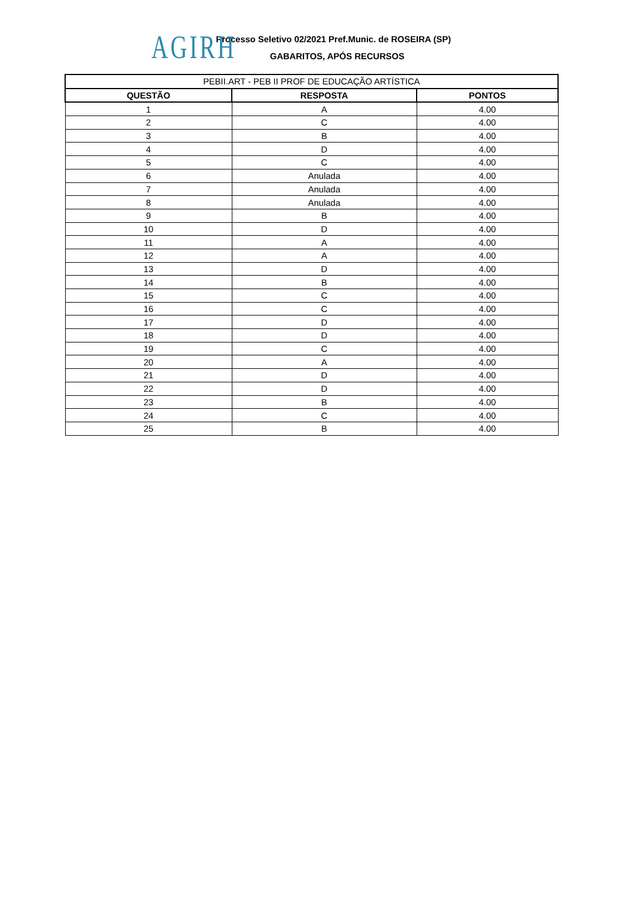AGIRH
Processo Seletivo 02/2021 Pref.Munic. de ROSEIRA (SP)
GABARITOS, APÓS RECURSOS
| PEBII.ART - PEB II PROF DE EDUCAÇÃO ARTÍSTICA | | |
| --- | --- | --- |
| QUESTÃO | RESPOSTA | PONTOS |
| 1 | A | 4.00 |
| 2 | C | 4.00 |
| 3 | B | 4.00 |
| 4 | D | 4.00 |
| 5 | C | 4.00 |
| 6 | Anulada | 4.00 |
| 7 | Anulada | 4.00 |
| 8 | Anulada | 4.00 |
| 9 | B | 4.00 |
| 10 | D | 4.00 |
| 11 | A | 4.00 |
| 12 | A | 4.00 |
| 13 | D | 4.00 |
| 14 | B | 4.00 |
| 15 | C | 4.00 |
| 16 | C | 4.00 |
| 17 | D | 4.00 |
| 18 | D | 4.00 |
| 19 | C | 4.00 |
| 20 | A | 4.00 |
| 21 | D | 4.00 |
| 22 | D | 4.00 |
| 23 | B | 4.00 |
| 24 | C | 4.00 |
| 25 | B | 4.00 |